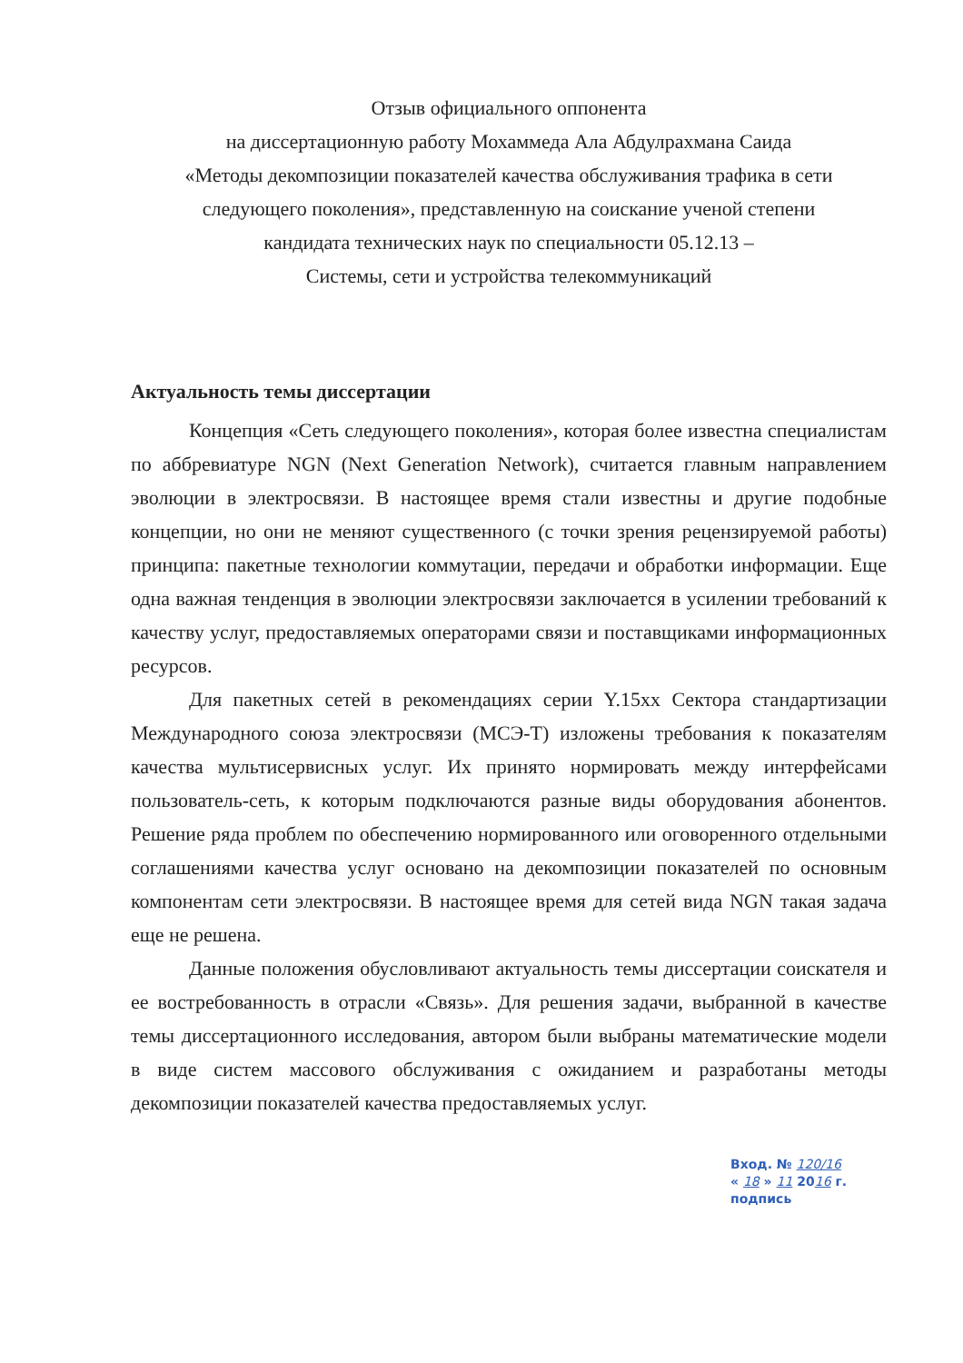Отзыв официального оппонента
на диссертационную работу Мохаммеда Ала Абдулрахмана Саида
«Методы декомпозиции показателей качества обслуживания трафика в сети
следующего поколения», представленную на соискание ученой степени
кандидата технических наук по специальности 05.12.13 –
Системы, сети и устройства телекоммуникаций
Актуальность темы диссертации
Концепция «Сеть следующего поколения», которая более известна специалистам по аббревиатуре NGN (Next Generation Network), считается главным направлением эволюции в электросвязи. В настоящее время стали известны и другие подобные концепции, но они не меняют существенного (с точки зрения рецензируемой работы) принципа: пакетные технологии коммутации, передачи и обработки информации. Еще одна важная тенденция в эволюции электросвязи заключается в усилении требований к качеству услуг, предоставляемых операторами связи и поставщиками информационных ресурсов.
Для пакетных сетей в рекомендациях серии Y.15xx Сектора стандартизации Международного союза электросвязи (МСЭ-Т) изложены требования к показателям качества мультисервисных услуг. Их принято нормировать между интерфейсами пользователь-сеть, к которым подключаются разные виды оборудования абонентов. Решение ряда проблем по обеспечению нормированного или оговоренного отдельными соглашениями качества услуг основано на декомпозиции показателей по основным компонентам сети электросвязи. В настоящее время для сетей вида NGN такая задача еще не решена.
Данные положения обусловливают актуальность темы диссертации соискателя и ее востребованность в отрасли «Связь». Для решения задачи, выбранной в качестве темы диссертационного исследования, автором были выбраны математические модели в виде систем массового обслуживания с ожиданием и разработаны методы декомпозиции показателей качества предоставляемых услуг.
Вход. № 120/16
« 18 » 11 2016 г.
подпись